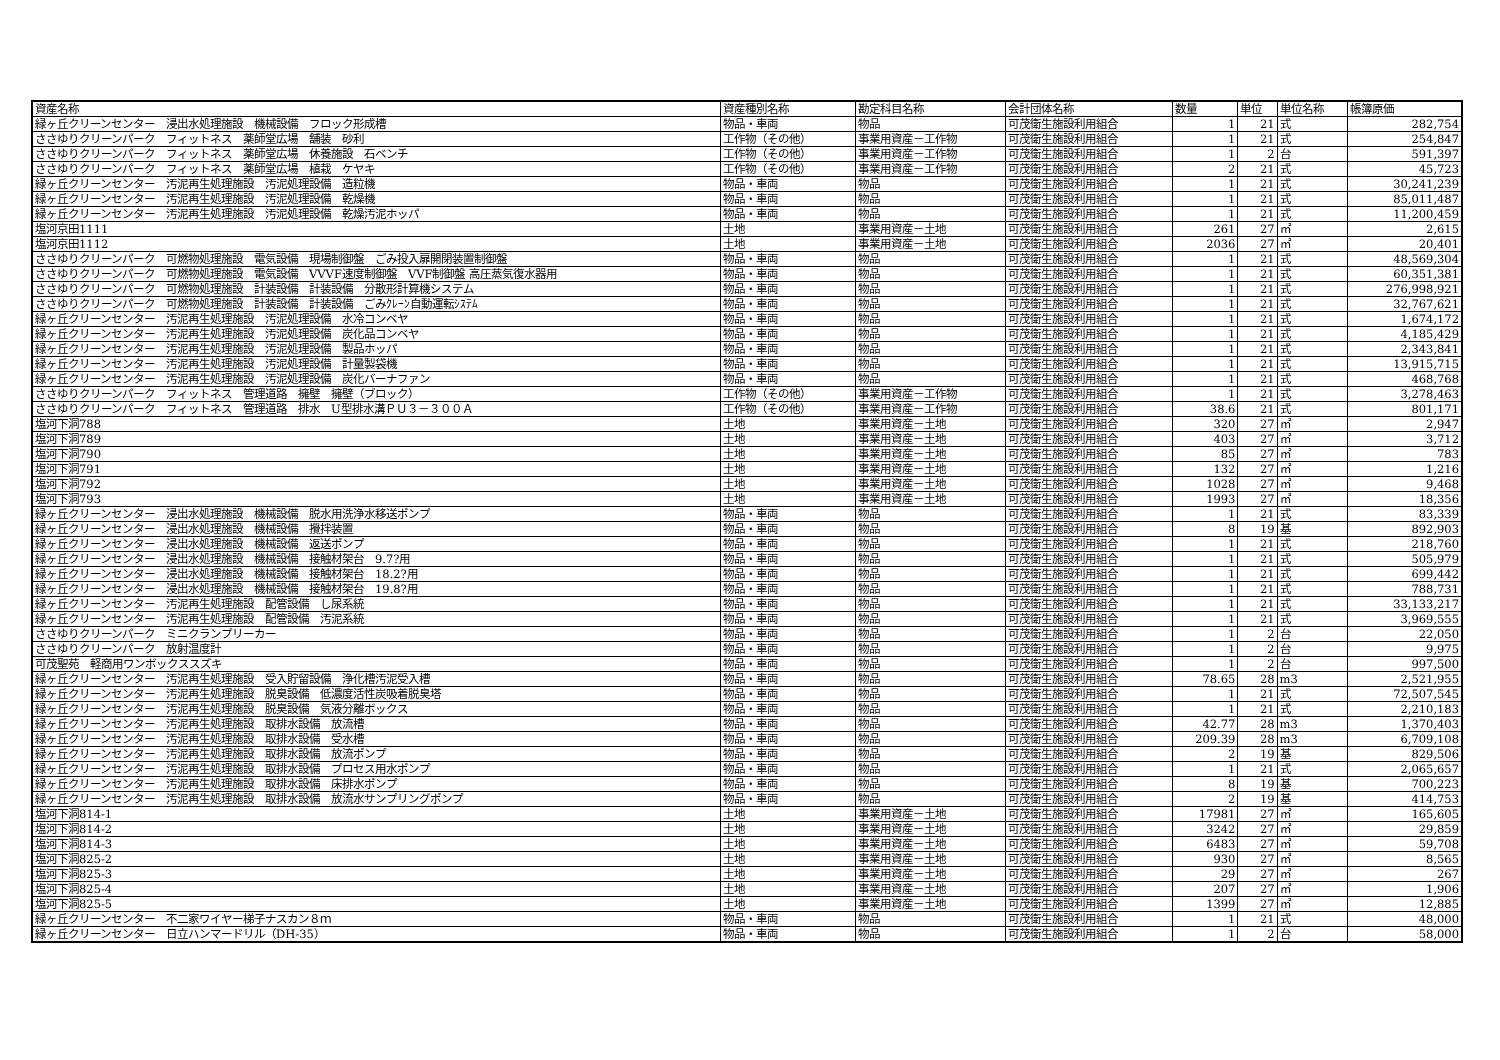| 資産名称 | 資産種別名称 | 勘定科目名称 | 会計団体名称 | 数量 | 単位 | 単位名称 | 帳簿原価 |
| --- | --- | --- | --- | --- | --- | --- | --- |
| 緑ヶ丘クリーンセンター 浸出水処理施設 機械設備 フロック形成槽 | 物品・車両 | 物品 | 可茂衛生施設利用組合 | 1 | 21 | 式 | 282,754 |
| ささゆりクリーンパーク フィットネス 薬師堂広場 舗装 砂利 | 工作物（その他） | 事業用資産－工作物 | 可茂衛生施設利用組合 | 1 | 21 | 式 | 254,847 |
| ささゆりクリーンパーク フィットネス 薬師堂広場 休養施設 石ベンチ | 工作物（その他） | 事業用資産－工作物 | 可茂衛生施設利用組合 | 1 | 2 | 台 | 591,397 |
| ささゆりクリーンパーク フィットネス 薬師堂広場 植栽 ケヤキ | 工作物（その他） | 事業用資産－工作物 | 可茂衛生施設利用組合 | 2 | 21 | 式 | 45,723 |
| 緑ヶ丘クリーンセンター 汚泥再生処理施設 汚泥処理設備 造粒機 | 物品・車両 | 物品 | 可茂衛生施設利用組合 | 1 | 21 | 式 | 30,241,239 |
| 緑ヶ丘クリーンセンター 汚泥再生処理施設 汚泥処理設備 乾燥機 | 物品・車両 | 物品 | 可茂衛生施設利用組合 | 1 | 21 | 式 | 85,011,487 |
| 緑ヶ丘クリーンセンター 汚泥再生処理施設 汚泥処理設備 乾燥汚泥ホッパ | 物品・車両 | 物品 | 可茂衛生施設利用組合 | 1 | 21 | 式 | 11,200,459 |
| 塩河京田1111 | 土地 | 事業用資産－土地 | 可茂衛生施設利用組合 | 261 | 27 | ㎡ | 2,615 |
| 塩河京田1112 | 土地 | 事業用資産－土地 | 可茂衛生施設利用組合 | 2036 | 27 | ㎡ | 20,401 |
| ささゆりクリーンパーク 可燃物処理施設 電気設備 現場制御盤 ごみ投入扉開閉装置制御盤 | 物品・車両 | 物品 | 可茂衛生施設利用組合 | 1 | 21 | 式 | 48,569,304 |
| ささゆりクリーンパーク 可燃物処理施設 電気設備 VVVF速度制御盤 VVF制御盤 高圧蒸気復水器用 | 物品・車両 | 物品 | 可茂衛生施設利用組合 | 1 | 21 | 式 | 60,351,381 |
| ささゆりクリーンパーク 可燃物処理施設 計装設備 計装設備 分散形計算機システム | 物品・車両 | 物品 | 可茂衛生施設利用組合 | 1 | 21 | 式 | 276,998,921 |
| ささゆりクリーンパーク 可燃物処理施設 計装設備 計装設備 ごみｸﾚｰﾝ自動運転ｼｽﾃﾑ | 物品・車両 | 物品 | 可茂衛生施設利用組合 | 1 | 21 | 式 | 32,767,621 |
| 緑ヶ丘クリーンセンター 汚泥再生処理施設 汚泥処理設備 水冷コンベヤ | 物品・車両 | 物品 | 可茂衛生施設利用組合 | 1 | 21 | 式 | 1,674,172 |
| 緑ヶ丘クリーンセンター 汚泥再生処理施設 汚泥処理設備 炭化品コンベヤ | 物品・車両 | 物品 | 可茂衛生施設利用組合 | 1 | 21 | 式 | 4,185,429 |
| 緑ヶ丘クリーンセンター 汚泥再生処理施設 汚泥処理設備 製品ホッパ | 物品・車両 | 物品 | 可茂衛生施設利用組合 | 1 | 21 | 式 | 2,343,841 |
| 緑ヶ丘クリーンセンター 汚泥再生処理施設 汚泥処理設備 計量製袋機 | 物品・車両 | 物品 | 可茂衛生施設利用組合 | 1 | 21 | 式 | 13,915,715 |
| 緑ヶ丘クリーンセンター 汚泥再生処理施設 汚泥処理設備 炭化バーナファン | 物品・車両 | 物品 | 可茂衛生施設利用組合 | 1 | 21 | 式 | 468,768 |
| ささゆりクリーンパーク フィットネス 管理道路 擁壁 擁壁（ブロック） | 工作物（その他） | 事業用資産－工作物 | 可茂衛生施設利用組合 | 1 | 21 | 式 | 3,278,463 |
| ささゆりクリーンパーク フィットネス 管理道路 排水 U型排水溝ＰＵ３－３００Ａ | 工作物（その他） | 事業用資産－工作物 | 可茂衛生施設利用組合 | 38.6 | 21 | 式 | 801,171 |
| 塩河下洞788 | 土地 | 事業用資産－土地 | 可茂衛生施設利用組合 | 320 | 27 | ㎡ | 2,947 |
| 塩河下洞789 | 土地 | 事業用資産－土地 | 可茂衛生施設利用組合 | 403 | 27 | ㎡ | 3,712 |
| 塩河下洞790 | 土地 | 事業用資産－土地 | 可茂衛生施設利用組合 | 85 | 27 | ㎡ | 783 |
| 塩河下洞791 | 土地 | 事業用資産－土地 | 可茂衛生施設利用組合 | 132 | 27 | ㎡ | 1,216 |
| 塩河下洞792 | 土地 | 事業用資産－土地 | 可茂衛生施設利用組合 | 1028 | 27 | ㎡ | 9,468 |
| 塩河下洞793 | 土地 | 事業用資産－土地 | 可茂衛生施設利用組合 | 1993 | 27 | ㎡ | 18,356 |
| 緑ヶ丘クリーンセンター 浸出水処理施設 機械設備 脱水用洗浄水移送ポンプ | 物品・車両 | 物品 | 可茂衛生施設利用組合 | 1 | 21 | 式 | 83,339 |
| 緑ヶ丘クリーンセンター 浸出水処理施設 機械設備 攪拌装置 | 物品・車両 | 物品 | 可茂衛生施設利用組合 | 8 | 19 | 基 | 892,903 |
| 緑ヶ丘クリーンセンター 浸出水処理施設 機械設備 返送ポンプ | 物品・車両 | 物品 | 可茂衛生施設利用組合 | 1 | 21 | 式 | 218,760 |
| 緑ヶ丘クリーンセンター 浸出水処理施設 機械設備 接触材架台 9.7?用 | 物品・車両 | 物品 | 可茂衛生施設利用組合 | 1 | 21 | 式 | 505,979 |
| 緑ヶ丘クリーンセンター 浸出水処理施設 機械設備 接触材架台 18.2?用 | 物品・車両 | 物品 | 可茂衛生施設利用組合 | 1 | 21 | 式 | 699,442 |
| 緑ヶ丘クリーンセンター 浸出水処理施設 機械設備 接触材架台 19.8?用 | 物品・車両 | 物品 | 可茂衛生施設利用組合 | 1 | 21 | 式 | 788,731 |
| 緑ヶ丘クリーンセンター 汚泥再生処理施設 配管設備 し尿系統 | 物品・車両 | 物品 | 可茂衛生施設利用組合 | 1 | 21 | 式 | 33,133,217 |
| 緑ヶ丘クリーンセンター 汚泥再生処理施設 配管設備 汚泥系統 | 物品・車両 | 物品 | 可茂衛生施設利用組合 | 1 | 21 | 式 | 3,969,555 |
| ささゆりクリーンパーク ミニクランプリーカー | 物品・車両 | 物品 | 可茂衛生施設利用組合 | 1 | 2 | 台 | 22,050 |
| ささゆりクリーンパーク 放射温度計 | 物品・車両 | 物品 | 可茂衛生施設利用組合 | 1 | 2 | 台 | 9,975 |
| 可茂聖苑 軽商用ワンボックススズキ | 物品・車両 | 物品 | 可茂衛生施設利用組合 | 1 | 2 | 台 | 997,500 |
| 緑ヶ丘クリーンセンター 汚泥再生処理施設 受入貯留設備 浄化槽汚泥受入槽 | 物品・車両 | 物品 | 可茂衛生施設利用組合 | 78.65 | 28 | m3 | 2,521,955 |
| 緑ヶ丘クリーンセンター 汚泥再生処理施設 脱臭設備 低濃度活性炭吸着脱臭塔 | 物品・車両 | 物品 | 可茂衛生施設利用組合 | 1 | 21 | 式 | 72,507,545 |
| 緑ヶ丘クリーンセンター 汚泥再生処理施設 脱臭設備 気液分離ボックス | 物品・車両 | 物品 | 可茂衛生施設利用組合 | 1 | 21 | 式 | 2,210,183 |
| 緑ヶ丘クリーンセンター 汚泥再生処理施設 取排水設備 放流槽 | 物品・車両 | 物品 | 可茂衛生施設利用組合 | 42.77 | 28 | m3 | 1,370,403 |
| 緑ヶ丘クリーンセンター 汚泥再生処理施設 取排水設備 受水槽 | 物品・車両 | 物品 | 可茂衛生施設利用組合 | 209.39 | 28 | m3 | 6,709,108 |
| 緑ヶ丘クリーンセンター 汚泥再生処理施設 取排水設備 放流ポンプ | 物品・車両 | 物品 | 可茂衛生施設利用組合 | 2 | 19 | 基 | 829,506 |
| 緑ヶ丘クリーンセンター 汚泥再生処理施設 取排水設備 プロセス用水ポンプ | 物品・車両 | 物品 | 可茂衛生施設利用組合 | 1 | 21 | 式 | 2,065,657 |
| 緑ヶ丘クリーンセンター 汚泥再生処理施設 取排水設備 床排水ポンプ | 物品・車両 | 物品 | 可茂衛生施設利用組合 | 8 | 19 | 基 | 700,223 |
| 緑ヶ丘クリーンセンター 汚泥再生処理施設 取排水設備 放流水サンプリングポンプ | 物品・車両 | 物品 | 可茂衛生施設利用組合 | 2 | 19 | 基 | 414,753 |
| 塩河下洞814-1 | 土地 | 事業用資産－土地 | 可茂衛生施設利用組合 | 17981 | 27 | ㎡ | 165,605 |
| 塩河下洞814-2 | 土地 | 事業用資産－土地 | 可茂衛生施設利用組合 | 3242 | 27 | ㎡ | 29,859 |
| 塩河下洞814-3 | 土地 | 事業用資産－土地 | 可茂衛生施設利用組合 | 6483 | 27 | ㎡ | 59,708 |
| 塩河下洞825-2 | 土地 | 事業用資産－土地 | 可茂衛生施設利用組合 | 930 | 27 | ㎡ | 8,565 |
| 塩河下洞825-3 | 土地 | 事業用資産－土地 | 可茂衛生施設利用組合 | 29 | 27 | ㎡ | 267 |
| 塩河下洞825-4 | 土地 | 事業用資産－土地 | 可茂衛生施設利用組合 | 207 | 27 | ㎡ | 1,906 |
| 塩河下洞825-5 | 土地 | 事業用資産－土地 | 可茂衛生施設利用組合 | 1399 | 27 | ㎡ | 12,885 |
| 緑ヶ丘クリーンセンター 不二家ワイヤー梯子ナスカン８ｍ | 物品・車両 | 物品 | 可茂衛生施設利用組合 | 1 | 21 | 式 | 48,000 |
| 緑ヶ丘クリーンセンター 日立ハンマードリル（DH-35） | 物品・車両 | 物品 | 可茂衛生施設利用組合 | 1 | 2 | 台 | 58,000 |